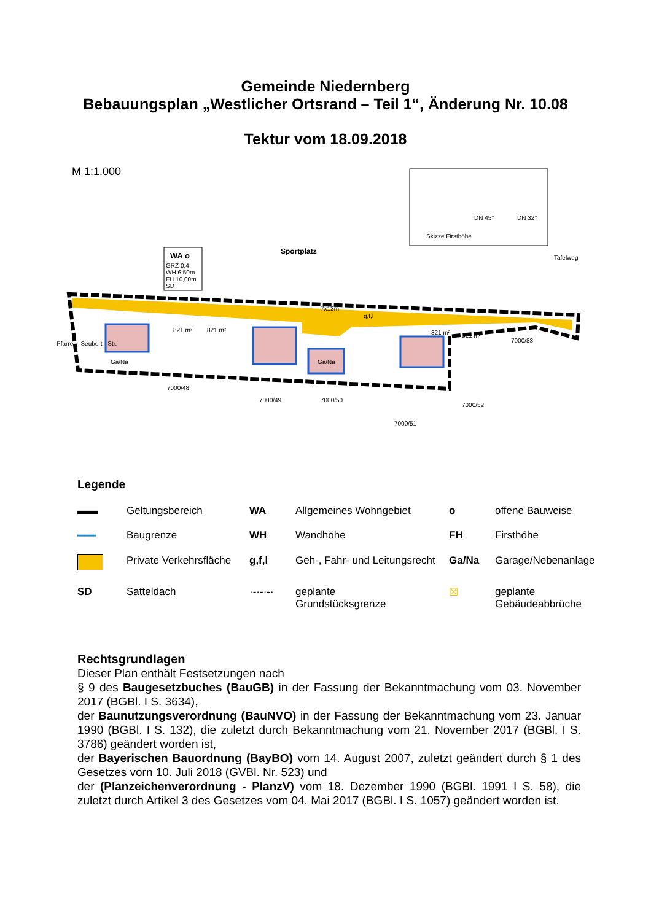Gemeinde Niedernberg
Bebauungsplan „Westlicher Ortsrand – Teil 1“, Änderung Nr. 10.08
Tektur vom 18.09.2018
M 1:1.000
WA o
GRZ 0,4
WH 6,50m
FH 10,00m
SD
Sportplatz
Skizze Firsthöhe
DN 45°
DN 32°
7x12m
g,f,l
Ga/Na
Ga/Na
821 m²
821 m²
821 m²
821 m²
Tafelweg
Pfarrer - Seubert - Str.
7000/48
7000/49
7000/50
7000/51
7000/52
7000/83
Legende
| ▬▬ | Geltungsbereich | WA | Allgemeines Wohngebiet | o | offene Bauweise |
| ━━━ | Baugrenze | WH | Wandhöhe | FH | Firsthöhe |
| | Private Verkehrsfläche | g,f,l | Geh-, Fahr- und Leitungsrecht | Ga/Na | Garage/Nebenanlage |
| SD | Satteldach | ·-·-·-· | geplante Grundstücksgrenze | ☒ | geplante Gebäudeabbrüche |
Rechtsgrundlagen
Dieser Plan enthält Festsetzungen nach
§ 9 des Baugesetzbuches (BauGB) in der Fassung der Bekanntmachung vom 03. November 2017 (BGBl. I S. 3634),
der Baunutzungsverordnung (BauNVO) in der Fassung der Bekanntmachung vom 23. Januar 1990 (BGBl. I S. 132), die zuletzt durch Bekanntmachung vom 21. November 2017 (BGBl. I S. 3786) geändert worden ist,
der Bayerischen Bauordnung (BayBO) vom 14. August 2007, zuletzt geändert durch § 1 des Gesetzes vorn 10. Juli 2018 (GVBl. Nr. 523) und
der (Planzeichenverordnung - PlanzV) vom 18. Dezember 1990 (BGBl. 1991 I S. 58), die zuletzt durch Artikel 3 des Gesetzes vom 04. Mai 2017 (BGBl. I S. 1057) geändert worden ist.